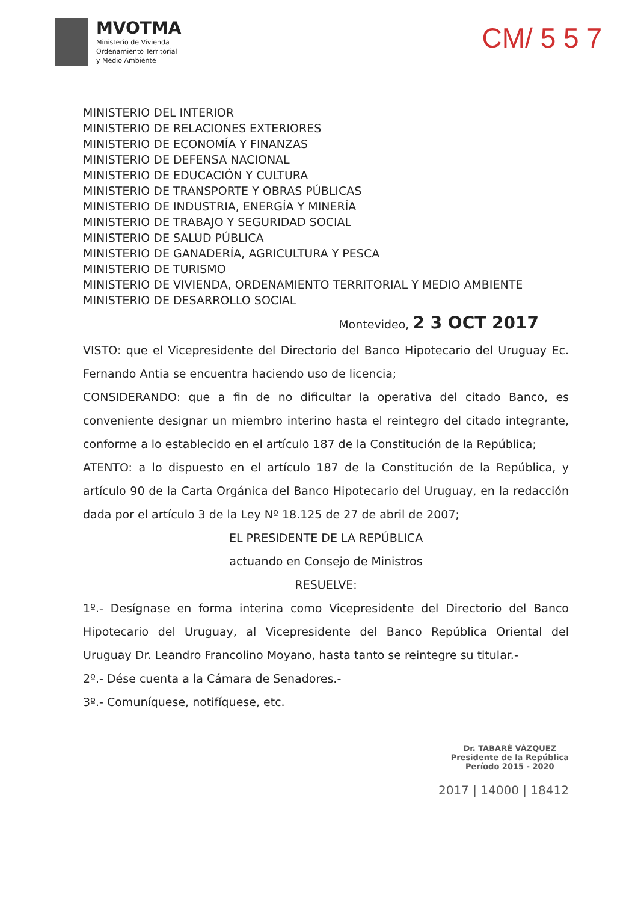MVOTMA
Ministerio de Vivienda
Ordenamiento Territorial
y Medio Ambiente
CM/ 5 5 7
MINISTERIO DEL INTERIOR
MINISTERIO DE RELACIONES EXTERIORES
MINISTERIO DE ECONOMÍA Y FINANZAS
MINISTERIO DE DEFENSA NACIONAL
MINISTERIO DE EDUCACIÓN Y CULTURA
MINISTERIO DE TRANSPORTE Y OBRAS PÚBLICAS
MINISTERIO DE INDUSTRIA, ENERGÍA Y MINERÍA
MINISTERIO DE TRABAJO Y SEGURIDAD SOCIAL
MINISTERIO DE SALUD PÚBLICA
MINISTERIO DE GANADERÍA, AGRICULTURA Y PESCA
MINISTERIO DE TURISMO
MINISTERIO DE VIVIENDA, ORDENAMIENTO TERRITORIAL Y MEDIO AMBIENTE
MINISTERIO DE DESARROLLO SOCIAL
Montevideo, 2 3 OCT 2017
VISTO: que el Vicepresidente del Directorio del Banco Hipotecario del Uruguay Ec. Fernando Antia se encuentra haciendo uso de licencia;
CONSIDERANDO: que a fin de no dificultar la operativa del citado Banco, es conveniente designar un miembro interino hasta el reintegro del citado integrante, conforme a lo establecido en el artículo 187 de la Constitución de la República;
ATENTO: a lo dispuesto en el artículo 187 de la Constitución de la República, y artículo 90 de la Carta Orgánica del Banco Hipotecario del Uruguay, en la redacción dada por el artículo 3 de la Ley Nº 18.125 de 27 de abril de 2007;
EL PRESIDENTE DE LA REPÚBLICA
actuando en Consejo de Ministros
RESUELVE:
1º.- Desígnase en forma interina como Vicepresidente del Directorio del Banco Hipotecario del Uruguay, al Vicepresidente del Banco República Oriental del Uruguay Dr. Leandro Francolino Moyano, hasta tanto se reintegre su titular.-
2º.- Dése cuenta a la Cámara de Senadores.-
3º.- Comuníquese, notifíquese, etc.
Dr. TABARÉ VÁZQUEZ
Presidente de la República
Período 2015 - 2020
2017 | 14000 | 18412